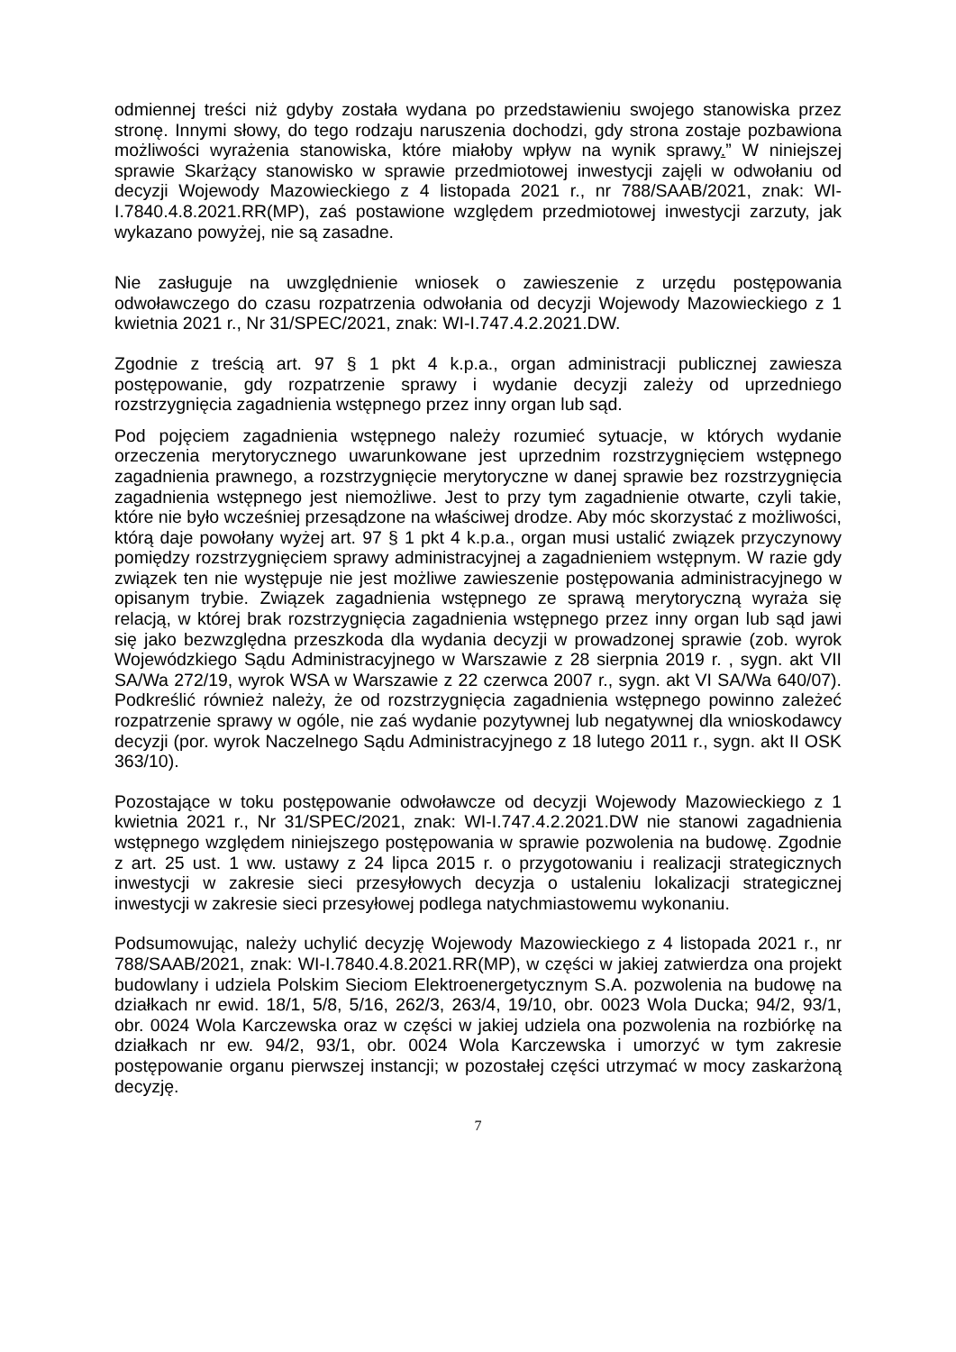odmiennej treści niż gdyby została wydana po przedstawieniu swojego stanowiska przez stronę. Innymi słowy, do tego rodzaju naruszenia dochodzi, gdy strona zostaje pozbawiona możliwości wyrażenia stanowiska, które miałoby wpływ na wynik sprawy.” W niniejszej sprawie Skarżący stanowisko w sprawie przedmiotowej inwestycji zajęli w odwołaniu od decyzji Wojewody Mazowieckiego z 4 listopada 2021 r., nr 788/SAAB/2021, znak: WI-I.7840.4.8.2021.RR(MP), zaś postawione względem przedmiotowej inwestycji zarzuty, jak wykazano powyżej, nie są zasadne.
Nie zasługuje na uwzględnienie wniosek o zawieszenie z urzędu postępowania odwoławczego do czasu rozpatrzenia odwołania od decyzji Wojewody Mazowieckiego z 1 kwietnia 2021 r., Nr 31/SPEC/2021, znak: WI-I.747.4.2.2021.DW.
Zgodnie z treścią art. 97 § 1 pkt 4 k.p.a., organ administracji publicznej zawiesza postępowanie, gdy rozpatrzenie sprawy i wydanie decyzji zależy od uprzedniego rozstrzygnięcia zagadnienia wstępnego przez inny organ lub sąd.
Pod pojęciem zagadnienia wstępnego należy rozumieć sytuacje, w których wydanie orzeczenia merytorycznego uwarunkowane jest uprzednim rozstrzygnięciem wstępnego zagadnienia prawnego, a rozstrzygnięcie merytoryczne w danej sprawie bez rozstrzygnięcia zagadnienia wstępnego jest niemożliwe. Jest to przy tym zagadnienie otwarte, czyli takie, które nie było wcześniej przesądzone na właściwej drodze. Aby móc skorzystać z możliwości, którą daje powołany wyżej art. 97 § 1 pkt 4 k.p.a., organ musi ustalić związek przyczynowy pomiędzy rozstrzygnięciem sprawy administracyjnej a zagadnieniem wstępnym. W razie gdy związek ten nie występuje nie jest możliwe zawieszenie postępowania administracyjnego w opisanym trybie. Związek zagadnienia wstępnego ze sprawą merytoryczną wyraża się relacją, w której brak rozstrzygnięcia zagadnienia wstępnego przez inny organ lub sąd jawi się jako bezwzględna przeszkoda dla wydania decyzji w prowadzonej sprawie (zob. wyrok Wojewódzkiego Sądu Administracyjnego w Warszawie z 28 sierpnia 2019 r. , sygn. akt VII SA/Wa 272/19, wyrok WSA w Warszawie z 22 czerwca 2007 r., sygn. akt VI SA/Wa 640/07). Podkreślić również należy, że od rozstrzygnięcia zagadnienia wstępnego powinno zależeć rozpatrzenie sprawy w ogóle, nie zaś wydanie pozytywnej lub negatywnej dla wnioskodawcy decyzji (por. wyrok Naczelnego Sądu Administracyjnego z 18 lutego 2011 r., sygn. akt II OSK 363/10).
Pozostające w toku postępowanie odwoławcze od decyzji Wojewody Mazowieckiego z 1 kwietnia 2021 r., Nr 31/SPEC/2021, znak: WI-I.747.4.2.2021.DW nie stanowi zagadnienia wstępnego względem niniejszego postępowania w sprawie pozwolenia na budowę. Zgodnie z art. 25 ust. 1 ww. ustawy z 24 lipca 2015 r. o przygotowaniu i realizacji strategicznych inwestycji w zakresie sieci przesyłowych decyzja o ustaleniu lokalizacji strategicznej inwestycji w zakresie sieci przesyłowej podlega natychmiastowemu wykonaniu.
Podsumowując, należy uchylić decyzję Wojewody Mazowieckiego z 4 listopada 2021 r., nr 788/SAAB/2021, znak: WI-I.7840.4.8.2021.RR(MP), w części w jakiej zatwierdza ona projekt budowlany i udziela Polskim Sieciom Elektroenergetycznym S.A. pozwolenia na budowę na działkach nr ewid. 18/1, 5/8, 5/16, 262/3, 263/4, 19/10, obr. 0023 Wola Ducka; 94/2, 93/1, obr. 0024 Wola Karczewska oraz w części w jakiej udziela ona pozwolenia na rozbiórkę na działkach nr ew. 94/2, 93/1, obr. 0024 Wola Karczewska i umorzyć w tym zakresie postępowanie organu pierwszej instancji; w pozostałej części utrzymać w mocy zaskarżoną decyzję.
7